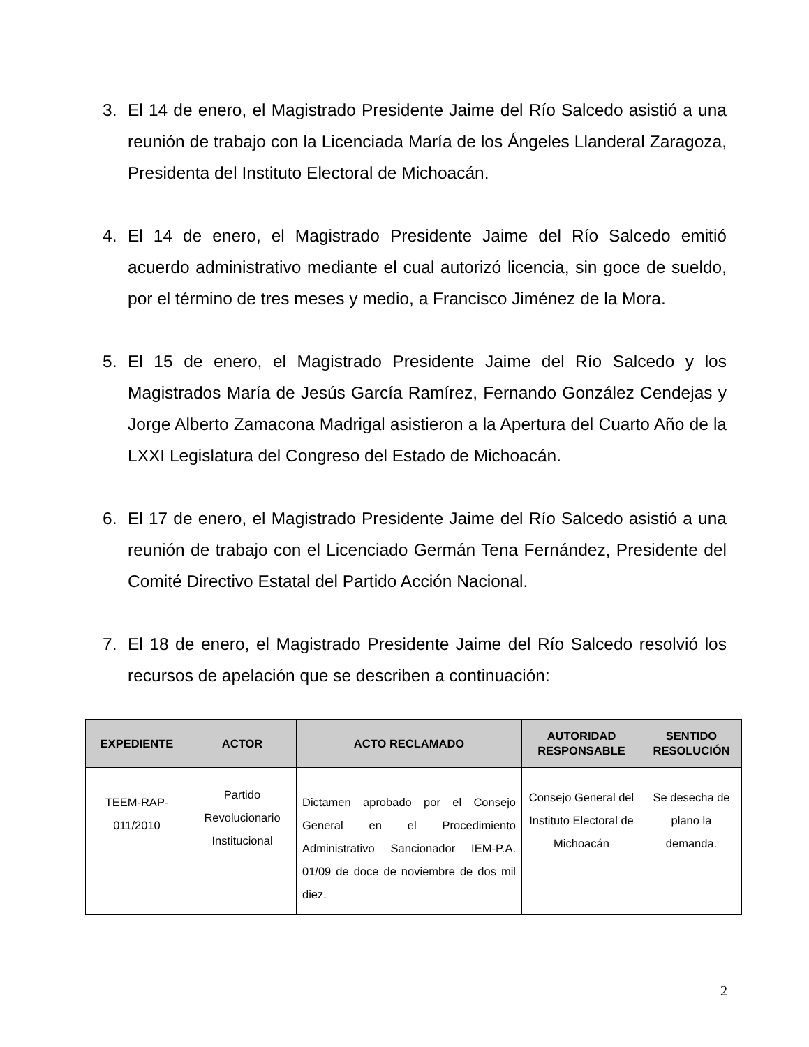3. El 14 de enero, el Magistrado Presidente Jaime del Río Salcedo asistió a una reunión de trabajo con la Licenciada María de los Ángeles Llanderal Zaragoza, Presidenta del Instituto Electoral de Michoacán.
4. El 14 de enero, el Magistrado Presidente Jaime del Río Salcedo emitió acuerdo administrativo mediante el cual autorizó licencia, sin goce de sueldo, por el término de tres meses y medio, a Francisco Jiménez de la Mora.
5. El 15 de enero, el Magistrado Presidente Jaime del Río Salcedo y los Magistrados María de Jesús García Ramírez, Fernando González Cendejas y Jorge Alberto Zamacona Madrigal asistieron a la Apertura del Cuarto Año de la LXXI Legislatura del Congreso del Estado de Michoacán.
6. El 17 de enero, el Magistrado Presidente Jaime del Río Salcedo asistió a una reunión de trabajo con el Licenciado Germán Tena Fernández, Presidente del Comité Directivo Estatal del Partido Acción Nacional.
7. El 18 de enero, el Magistrado Presidente Jaime del Río Salcedo resolvió los recursos de apelación que se describen a continuación:
| EXPEDIENTE | ACTOR | ACTO RECLAMADO | AUTORIDAD RESPONSABLE | SENTIDO RESOLUCIÓN |
| --- | --- | --- | --- | --- |
| TEEM-RAP-011/2010 | Partido Revolucionario Institucional | Dictamen aprobado por el Consejo General en el Procedimiento Administrativo Sancionador IEM-P.A. 01/09 de doce de noviembre de dos mil diez. | Consejo General del Instituto Electoral de Michoacán | Se desecha de plano la demanda. |
2